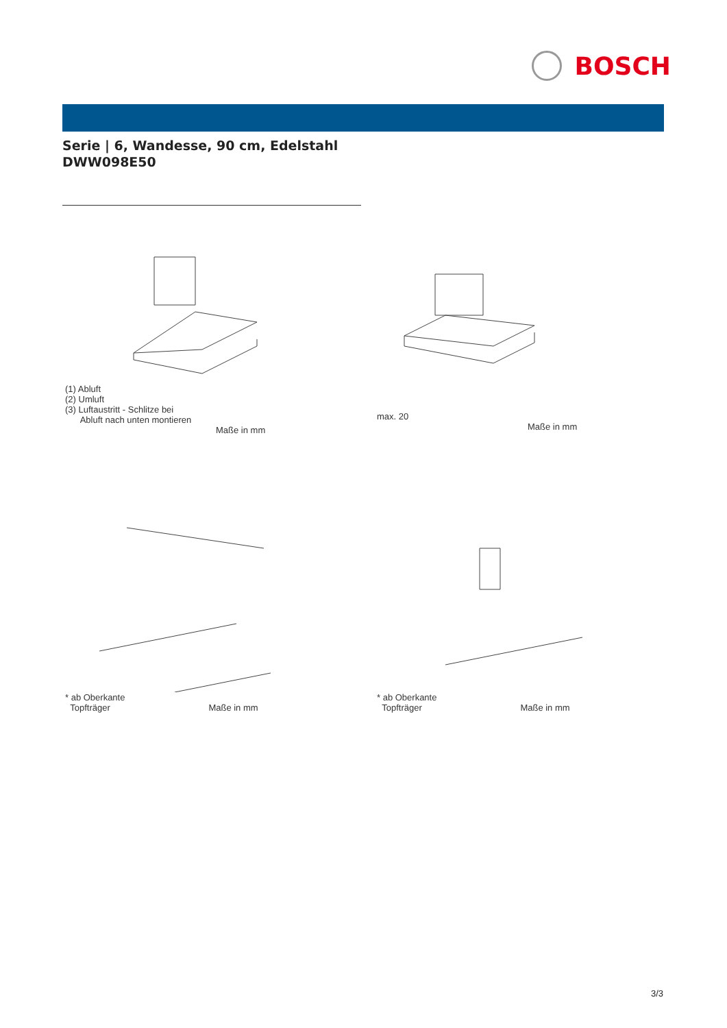BOSCH
Serie | 6, Wandesse, 90 cm, Edelstahl
DWW098E50
(1) Abluft
(2) Umluft
(3) Luftaustritt - Schlitze bei
Abluft nach unten montieren
Maße in mm
max. 20
Maße in mm
* ab Oberkante
Topfträger Maße in mm
* ab Oberkante
Topfträger Maße in mm
3/3